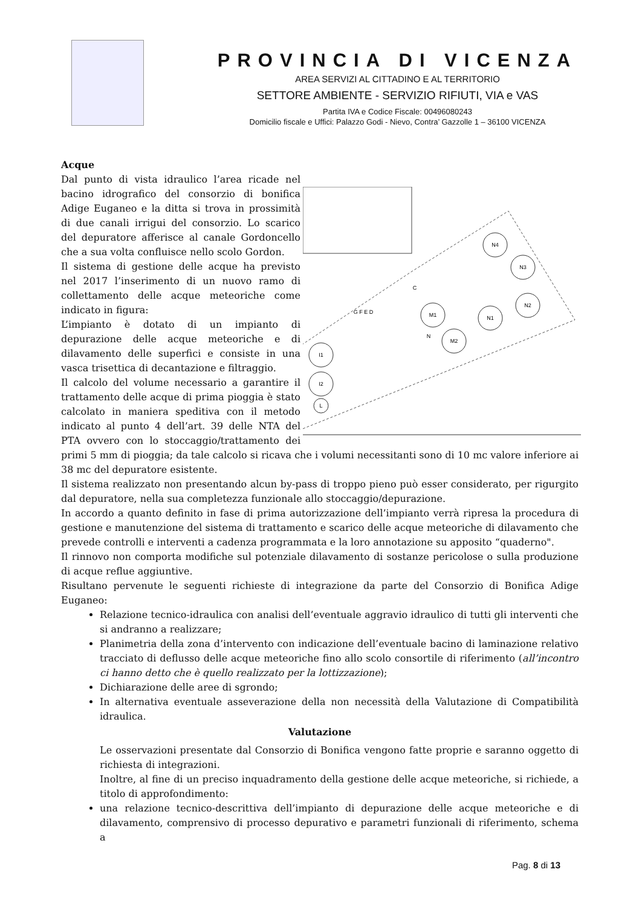PROVINCIA DI VICENZA
AREA SERVIZI AL CITTADINO E AL TERRITORIO
SETTORE AMBIENTE - SERVIZIO RIFIUTI, VIA e VAS
Partita IVA e Codice Fiscale: 00496080243
Domicilio fiscale e Uffici: Palazzo Godi - Nievo, Contra’ Gazzolle 1 – 36100 VICENZA
Acque
N4
N3
N2
N1
M1
M2
I1
I2
L
N
C
G F E D
Dal punto di vista idraulico l’area ricade nel bacino idrografico del consorzio di bonifica Adige Euganeo e la ditta si trova in prossimità di due canali irrigui del consorzio. Lo scarico del depuratore afferisce al canale Gordoncello che a sua volta confluisce nello scolo Gordon.
Il sistema di gestione delle acque ha previsto nel 2017 l’inserimento di un nuovo ramo di collettamento delle acque meteoriche come indicato in figura:
L’impianto è dotato di un impianto di depurazione delle acque meteoriche e di dilavamento delle superfici e consiste in una vasca trisettica di decantazione e filtraggio.
Il calcolo del volume necessario a garantire il trattamento delle acque di prima pioggia è stato calcolato in maniera speditiva con il metodo indicato al punto 4 dell’art. 39 delle NTA del PTA ovvero con lo stoccaggio/trattamento dei primi 5 mm di pioggia; da tale calcolo si ricava che i volumi necessitanti sono di 10 mc valore inferiore ai 38 mc del depuratore esistente.
Il sistema realizzato non presentando alcun by-pass di troppo pieno può esser considerato, per rigurgito dal depuratore, nella sua completezza funzionale allo stoccaggio/depurazione.
In accordo a quanto definito in fase di prima autorizzazione dell’impianto verrà ripresa la procedura di gestione e manutenzione del sistema di trattamento e scarico delle acque meteoriche di dilavamento che prevede controlli e interventi a cadenza programmata e la loro annotazione su apposito “quaderno".
Il rinnovo non comporta modifiche sul potenziale dilavamento di sostanze pericolose o sulla produzione di acque reflue aggiuntive.
Risultano pervenute le seguenti richieste di integrazione da parte del Consorzio di Bonifica Adige Euganeo:
Relazione tecnico-idraulica con analisi dell’eventuale aggravio idraulico di tutti gli interventi che si andranno a realizzare;
Planimetria della zona d’intervento con indicazione dell’eventuale bacino di laminazione relativo tracciato di deflusso delle acque meteoriche fino allo scolo consortile di riferimento (all’incontro ci hanno detto che è quello realizzato per la lottizzazione);
Dichiarazione delle aree di sgrondo;
In alternativa eventuale asseverazione della non necessità della Valutazione di Compatibilità idraulica.
Valutazione
Le osservazioni presentate dal Consorzio di Bonifica vengono fatte proprie e saranno oggetto di richiesta di integrazioni.
Inoltre, al fine di un preciso inquadramento della gestione delle acque meteoriche, si richiede, a titolo di approfondimento:
una relazione tecnico-descrittiva dell’impianto di depurazione delle acque meteoriche e di dilavamento, comprensivo di processo depurativo e parametri funzionali di riferimento, schema a
Pag. 8 di 13